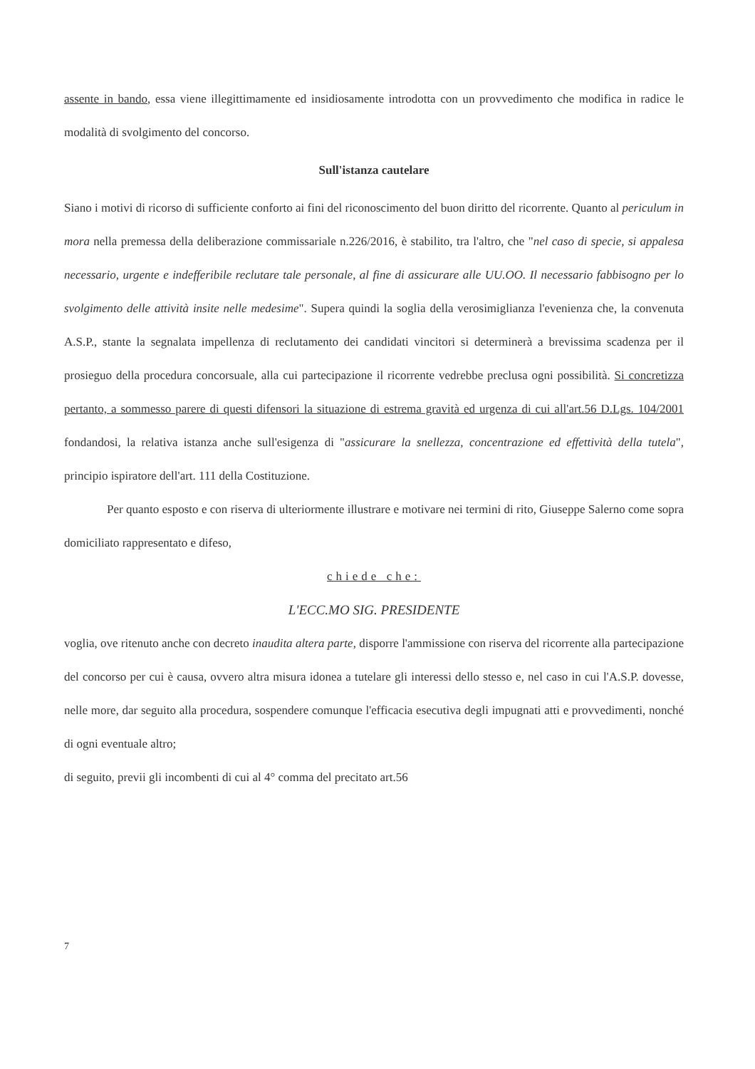assente in bando, essa viene illegittimamente ed insidiosamente introdotta con un provvedimento che modifica in radice le modalità di svolgimento del concorso.
Sull'istanza cautelare
Siano i motivi di ricorso di sufficiente conforto ai fini del riconoscimento del buon diritto del ricorrente. Quanto al periculum in mora nella premessa della deliberazione commissariale n.226/2016, è stabilito, tra l'altro, che "nel caso di specie, si appalesa necessario, urgente e indefferibile reclutare tale personale, al fine di assicurare alle UU.OO. Il necessario fabbisogno per lo svolgimento delle attività insite nelle medesime". Supera quindi la soglia della verosimiglianza l'evenienza che, la convenuta A.S.P., stante la segnalata impellenza di reclutamento dei candidati vincitori si determinerà a brevissima scadenza per il prosieguo della procedura concorsuale, alla cui partecipazione il ricorrente vedrebbe preclusa ogni possibilità. Si concretizza pertanto, a sommesso parere di questi difensori la situazione di estrema gravità ed urgenza di cui all'art.56 D.Lgs. 104/2001 fondandosi, la relativa istanza anche sull'esigenza di "assicurare la snellezza, concentrazione ed effettività della tutela", principio ispiratore dell'art. 111 della Costituzione.
Per quanto esposto e con riserva di ulteriormente illustrare e motivare nei termini di rito, Giuseppe Salerno come sopra domiciliato rappresentato e difeso,
chiede che:
L'ECC.MO SIG. PRESIDENTE
voglia, ove ritenuto anche con decreto inaudita altera parte, disporre l'ammissione con riserva del ricorrente alla partecipazione del concorso per cui è causa, ovvero altra misura idonea a tutelare gli interessi dello stesso e, nel caso in cui l'A.S.P. dovesse, nelle more, dar seguito alla procedura, sospendere comunque l'efficacia esecutiva degli impugnati atti e provvedimenti, nonché di ogni eventuale altro;
di seguito, previi gli incombenti di cui al 4° comma del precitato art.56
7